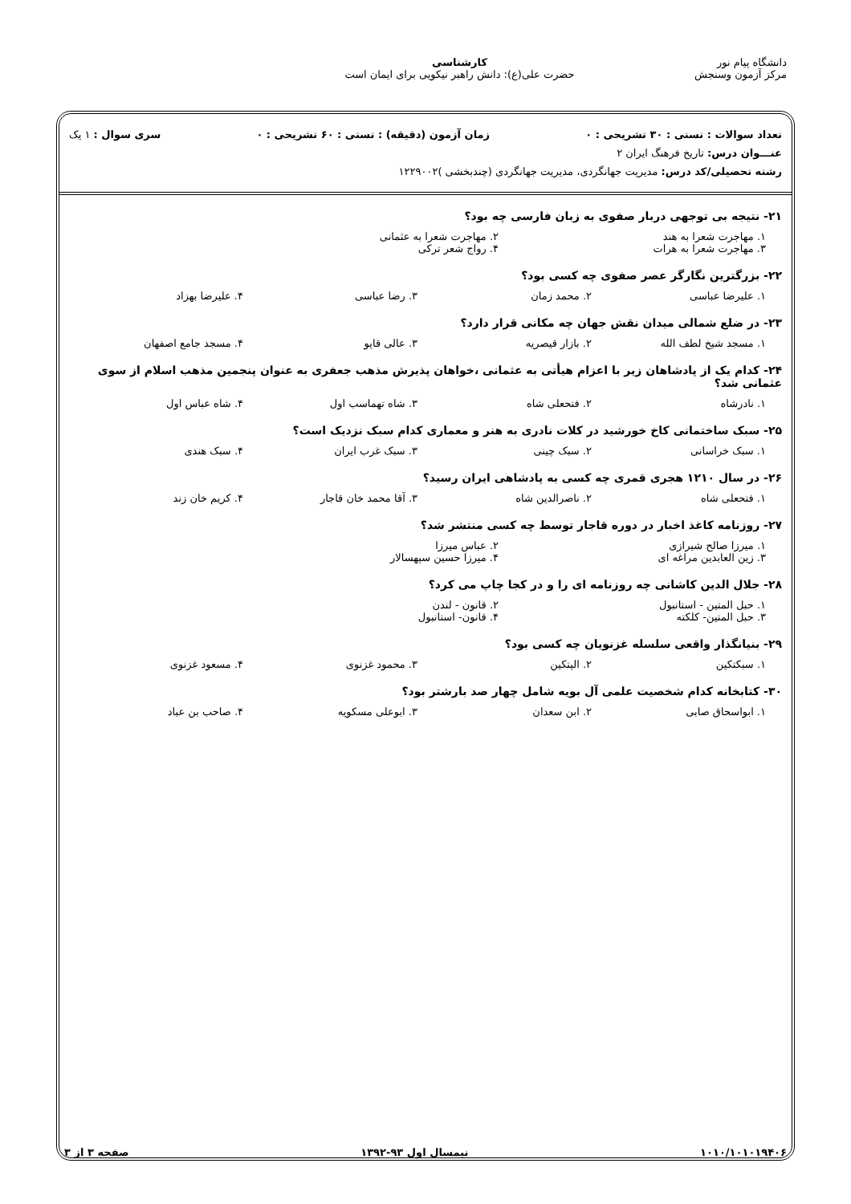دانشگاه پیام نور
مرکز آزمون وسنجش
کارشناسی
حضرت علی(ع): دانش راهبر نیکویی برای ایمان است
تعداد سوالات : تستی : ۳۰ تشریحی : ۰ زمان آزمون (دقیقه) : تستی : ۶۰ تشریحی : ۰ سری سوال : ۱ یک
عنـــوان درس: تاریخ فرهنگ ایران ۲
رشته تحصیلی/کد درس: مدیریت جهانگردی، مدیریت جهانگردی (چندبخشی )۱۲۲۹۰۰۲
۲۱- نتیجه بی توجهی دربار صفوی به زبان فارسی چه بود؟
۱. مهاجرت شعرا به هند ۲. مهاجرت شعرا به عثمانی ۳. مهاجرت شعرا به هرات ۴. رواج شعر ترکی
۲۲- بزرگترین نگارگر عصر صفوی چه کسی بود؟
۱. علیرضا عباسی ۲. محمد زمان ۳. رضا عباسی ۴. علیرضا بهزاد
۲۳- در ضلع شمالی میدان نقش جهان چه مکانی قرار دارد؟
۱. مسجد شیخ لطف الله ۲. بازار قیصریه ۳. عالی قاپو ۴. مسجد جامع اصفهان
۲۴- کدام یک از پادشاهان زیر با اعزام هیأتی به عثمانی ،خواهان پذیرش مذهب جعفری به عنوان پنجمین مذهب اسلام از سوی عثمانی شد؟
۱. نادرشاه ۲. فتحعلی شاه ۳. شاه تهماسب اول ۴. شاه عباس اول
۲۵- سبک ساختمانی کاخ خورشید در کلات نادری به هنر و معماری کدام سبک نزدیک است؟
۱. سبک خراسانی ۲. سبک چینی ۳. سبک غرب ایران ۴. سبک هندی
۲۶- در سال ۱۲۱۰ هجری قمری چه کسی به پادشاهی ایران رسید؟
۱. فتحعلی شاه ۲. ناصرالدین شاه ۳. آقا محمد خان قاجار ۴. کریم خان زند
۲۷- روزنامه کاغذ اخبار در دوره قاجار توسط چه کسی منتشر شد؟
۱. میرزا صالح شیرازی ۲. عباس میرزا ۳. زین العابدین مراغه ای ۴. میرزا حسین سپهسالار
۲۸- جلال الدین کاشانی چه روزنامه ای را و در کجا چاپ می کرد؟
۱. حبل المتین - استانبول ۲. قانون - لندن ۳. حبل المتین- کلکته ۴. قانون- استانبول
۲۹- بنیانگذار واقعی سلسله غزنویان چه کسی بود؟
۱. سبکتکین ۲. الپتکین ۳. محمود غزنوی ۴. مسعود غزنوی
۳۰- کتابخانه کدام شخصیت علمی آل بویه شامل چهار صد بارشتر بود؟
۱. ابواسحاق صابی ۲. ابن سعدان ۳. ابوعلی مسکویه ۴. صاحب بن عباد
۱۰۱۰/۱۰۱۰۱۹۴۰۶ نیمسال اول ۹۳-۱۳۹۲ صفحه ۳ از ۳